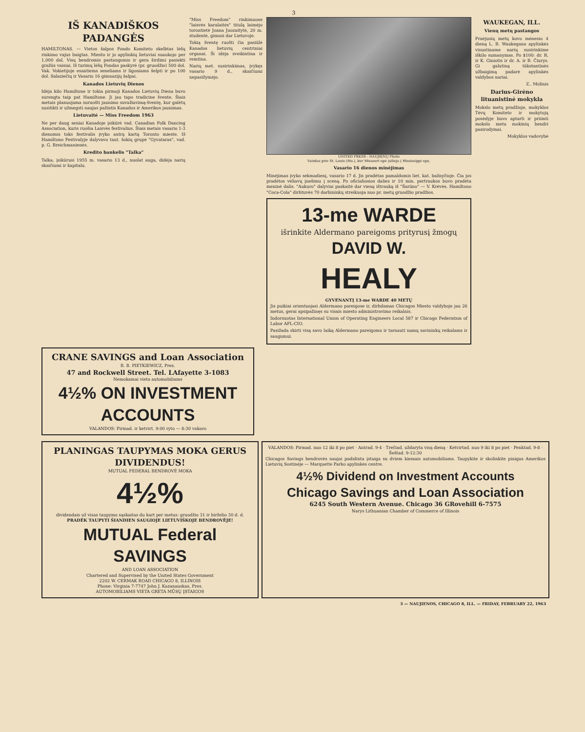3
IŠ KANADIŠKOS PADANGĖS
HAMILTONAS. — Vietos šalpos Fondo Komiteto skelbtas lėšų rinkimo vajus baigtas. Miesto ir jo apylinkių lietuviai suaukojo per 1,000 dol. Visų bendromis pastangomis ir gera širdimi pasiekti gražūs vaisiai. Iš turimų lėšų Fondas paskyrė (pr. gruodžio) 500 dol. Vak. Vokietijoje esantiems seneliams ir ligoniams šelpti ir po 100 dol. Salaziečių ir Vasario 16 gimnazijų šalpai.
Kanados Lietuvių Dienos
Idėja kilo Hamiltone ir tokia pirmoji Kanados Lietuvių Diena buvo surengta taip pat Hamiltone. Ji jau tapo tradicine švente. Šiais metais planuojama suruošti jaunimo suvažiavimą-šventę, kur galėtų susitikti ir užmegsti naujas pažintis Kanados ir Amerikos jaunimas.
Lietuvaitė — Miss Freedom 1963
Ne per daug seniai Kanadoje įsikūrė vad. Canadian Folk Dancing Association, kuris ruošia Laisvės festivalius. Šiais metais vasario 1-3 dienomis toks festivalis įvyko antrą kartą Toronto mieste. Iš Hamiltono Festivalyje dalyvavo taut. šokių grupė "Gyvataras", vad. p. G. Breichmanienės.
Kredito bankelis "Talka"
Talka, įsikūrusi 1955 m. vasario 13 d., nuolat auga, didėja narių skaičiumi ir kapitalu.
"Miss Freedom" rinkimuose "laisvės karalaitės" titulą laimėjo torontietė Joana Juozaitytė, 20 m. studentė, gimusi dar Lietuvoje.
Tokią šventę ruošti čia pasiūlė Kanados lietuvių centriniai organai. Ši idėja sveikintina ir remtina.
Narių met. susirinkimas, įvykęs vasario 9 d., skaičiumi nepasižymėjo.
UNITED PRESS - NAUJIENŲ Photo
Vaizdas prie St. Louis (Mo.), kur Missouri upė įsilieja į Mississippi upę.
Vasario 16 dienos minėjimas
Minėjimas įvyko sekmadienį, vasario 17 d. Jis pradėtas pamaldomis liet. kat. bažnyčioje. Čia jos pradėtos vėliavų įnešimu į sceną. Po oficialiosios dalies ir 10 min. pertraukos buvo pradėta meninė dalis. "Aukuro" dalyviai paskaitė dar vieną ištrauką iš "Šarūno" — V. Krėvės. Hamiltono "Coca-Cola" dirbtuvės 70 darbininkų streikuoja nuo pr. metų gruodžio pradžios.
13-me WARDE
išrinkite Aldermano pareigoms prityrusį žmogų
DAVID W.
HEALY
GYVENANTĮ 13-me WARDE 40 METŲ
Jis puikiai orientuojasi Aldermano pareigose ir, dirbdamas Chicagos Miesto valdyboje jau 26 metus, gerai apsipažinęs su visais miesto administravimo reikalais.
Indorsuotas International Union of Operating Engineers Local 587 ir Chicago Federation of Labor AFL-CIO.
Pasižada skirti visą savo laiką Aldermano pareigoms ir tarnauti namų savininkų reikalams ir saugumui.
WAUKEGAN, ILL.
Vienų metų pastangos
Praėjusių metų kovo mėnesio 4 dieną L. B. Waukegano apylinkės visuotiname narių susirinkime iškilo sumanymas. Po $100: dr. R. ir K. Giniotis ir dr. A. ir B. Čiurys. Gi galutiną tūkstantinės užbaigimą padarė apylinkės valdybos nariai.
Z.. Molinis
Darius-Girėno lituanistinė mokykla
Mokslo metų pradžioje, mokyklos Tėvų Komiteto ir mokytojų posėdyje buvo aptarti ir priimti mokslo metu mokinių bendri pasirodymai.
Mokyklos vadovybė
CRANE SAVINGS and Loan Association
B. B. PIETKIEWICZ, Pres.
47 and Rockwell Street. Tel. LAfayette 3-1083
Nemokamai vieta automobiliams
4½% ON INVESTMENT ACCOUNTS
VALANDOS: Pirmad. ir ketvirt. 9:00 ryto — 8:30 vakaro
PLANINGAS TAUPYMAS MOKA GERUS DIVIDENDUS!
MUTUAL FEDERAL BENDROVĖ MOKA
4½%
dividendais už visas taupymo sąskaitas du kart per metus: gruodžio 31 ir birželio 30 d. d.
PRADĖK TAUPYTI ŠIANDIEN SAUGIOJE LIETUVIŠKOJE BENDROVĖJE!
MUTUAL Federal SAVINGS
AND LOAN ASSOCIATION
Chartered and Supervised by the United States Government
2202 W. CERMAK ROAD CHICAGO 8, ILLINOIS
Phone: Virginia 7-7747 John J. Kazanauskas, Pres.
AUTOMOBILIAMS VIETA GRETA MŪSŲ ĮSTAIGOS
VALANDOS: Pirmad. nuo 12 iki 8 po piet · Antrad. 9-4 · Trečiad. uždaryta visą dieną · Ketvirtad. nuo 9 iki 8 po piet · Penktad. 9-8 · Šeštad. 9-12:30
Chicagos Savings bendrovės naujai padidinta įstaiga su dviem kiemais automobiliams. Taupykite ir skolinkite pinigus Amerikos Lietuvių Sostinėje — Marquette Parko apylinkės centre.
4½% Dividend on Investment Accounts
Chicago Savings and Loan Association
6245 South Western Avenue. Chicago 36 GRovehill 6-7575
Narys Lithuanian Chamber of Commerce of Illinois
3 — NAUJIENOS, CHICAGO 8, ILL. — FRIDAY, FEBRUARY 22, 1963